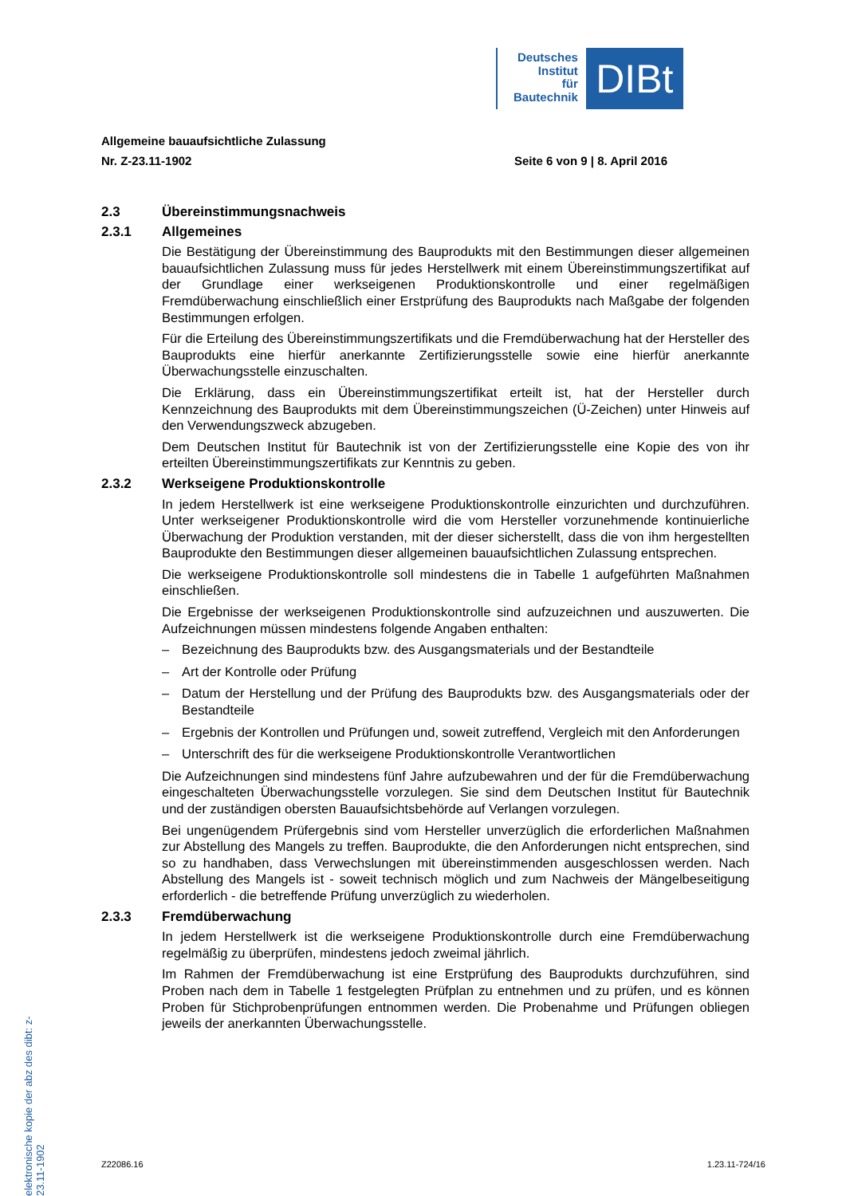Deutsches
Institut
für
Bautechnik
DIBt
Allgemeine bauaufsichtliche Zulassung
Nr. Z-23.11-1902 Seite 6 von 9 | 8. April 2016
2.3 Übereinstimmungsnachweis
2.3.1 Allgemeines
Die Bestätigung der Übereinstimmung des Bauprodukts mit den Bestimmungen dieser allgemeinen bauaufsichtlichen Zulassung muss für jedes Herstellwerk mit einem Übereinstimmungszertifikat auf der Grundlage einer werkseigenen Produktionskontrolle und einer regelmäßigen Fremdüberwachung einschließlich einer Erstprüfung des Bauprodukts nach Maßgabe der folgenden Bestimmungen erfolgen.
Für die Erteilung des Übereinstimmungszertifikats und die Fremdüberwachung hat der Hersteller des Bauprodukts eine hierfür anerkannte Zertifizierungsstelle sowie eine hierfür anerkannte Überwachungsstelle einzuschalten.
Die Erklärung, dass ein Übereinstimmungszertifikat erteilt ist, hat der Hersteller durch Kennzeichnung des Bauprodukts mit dem Übereinstimmungszeichen (Ü-Zeichen) unter Hinweis auf den Verwendungszweck abzugeben.
Dem Deutschen Institut für Bautechnik ist von der Zertifizierungsstelle eine Kopie des von ihr erteilten Übereinstimmungszertifikats zur Kenntnis zu geben.
2.3.2 Werkseigene Produktionskontrolle
In jedem Herstellwerk ist eine werkseigene Produktionskontrolle einzurichten und durchzuführen. Unter werkseigener Produktionskontrolle wird die vom Hersteller vorzunehmende kontinuierliche Überwachung der Produktion verstanden, mit der dieser sicherstellt, dass die von ihm hergestellten Bauprodukte den Bestimmungen dieser allgemeinen bauaufsichtlichen Zulassung entsprechen.
Die werkseigene Produktionskontrolle soll mindestens die in Tabelle 1 aufgeführten Maßnahmen einschließen.
Die Ergebnisse der werkseigenen Produktionskontrolle sind aufzuzeichnen und auszuwerten. Die Aufzeichnungen müssen mindestens folgende Angaben enthalten:
– Bezeichnung des Bauprodukts bzw. des Ausgangsmaterials und der Bestandteile
– Art der Kontrolle oder Prüfung
– Datum der Herstellung und der Prüfung des Bauprodukts bzw. des Ausgangsmaterials oder der Bestandteile
– Ergebnis der Kontrollen und Prüfungen und, soweit zutreffend, Vergleich mit den Anforderungen
– Unterschrift des für die werkseigene Produktionskontrolle Verantwortlichen
Die Aufzeichnungen sind mindestens fünf Jahre aufzubewahren und der für die Fremdüberwachung eingeschalteten Überwachungsstelle vorzulegen. Sie sind dem Deutschen Institut für Bautechnik und der zuständigen obersten Bauaufsichtsbehörde auf Verlangen vorzulegen.
Bei ungenügendem Prüfergebnis sind vom Hersteller unverzüglich die erforderlichen Maßnahmen zur Abstellung des Mangels zu treffen. Bauprodukte, die den Anforderungen nicht entsprechen, sind so zu handhaben, dass Verwechslungen mit übereinstimmenden ausgeschlossen werden. Nach Abstellung des Mangels ist - soweit technisch möglich und zum Nachweis der Mängelbeseitigung erforderlich - die betreffende Prüfung unverzüglich zu wiederholen.
2.3.3 Fremdüberwachung
In jedem Herstellwerk ist die werkseigene Produktionskontrolle durch eine Fremdüberwachung regelmäßig zu überprüfen, mindestens jedoch zweimal jährlich.
Im Rahmen der Fremdüberwachung ist eine Erstprüfung des Bauprodukts durchzuführen, sind Proben nach dem in Tabelle 1 festgelegten Prüfplan zu entnehmen und zu prüfen, und es können Proben für Stichprobenprüfungen entnommen werden. Die Probenahme und Prüfungen obliegen jeweils der anerkannten Überwachungsstelle.
elektronische kopie der abz des dibt: z-23.11-1902
Z22086.16 1.23.11-724/16